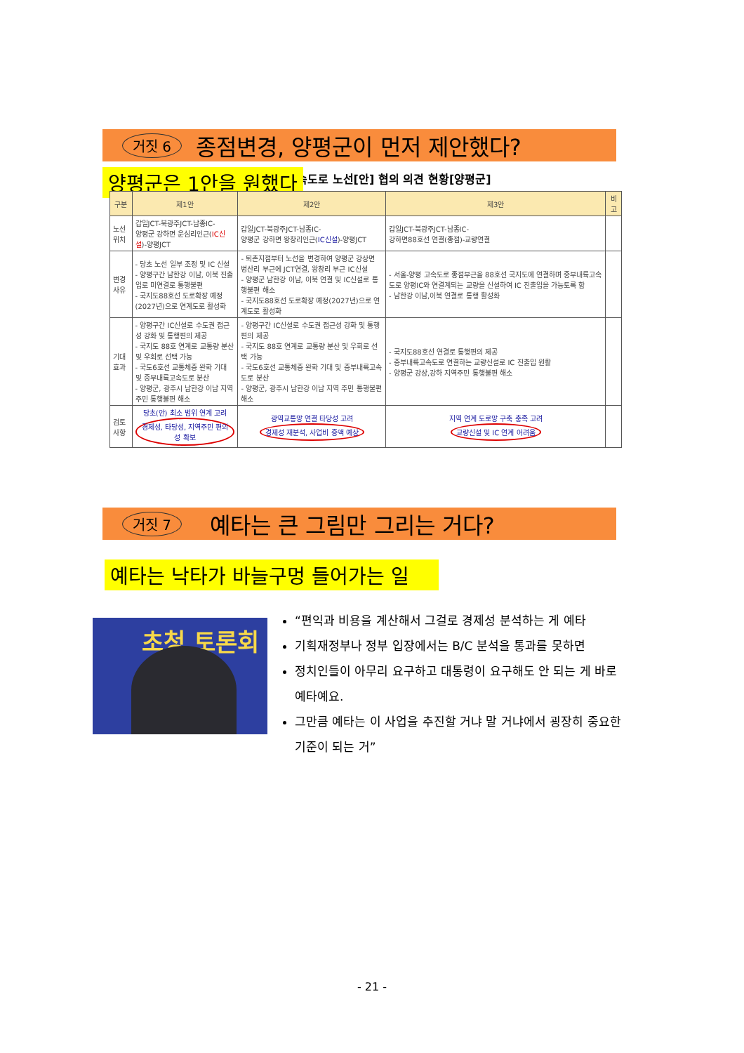거짓 6 종점변경, 양평군이 먼저 제안했다?
고속도로 노선[안] 협의 의견 현황[양평군]
양평군은 1안을 원했다
| 구분 | 제1안 | 제2안 | 제3안 | 비고 |
| --- | --- | --- | --- | --- |
| 노선위치 | 갑일JCT-북광주JCT-남종IC- 양평군 강하면 운심리인근( IC신설 )-양평JCT | 갑일JCT-북광주JCT-남종IC- 양평군 강하면 왕창리인근( IC신설 )-양평JCT | 갑일JCT-북광주JCT-남종IC- 강하면88호선 연결(종점)-교량연결 | |
| 변경사유 | - 당초 노선 일부 조정 및 IC 신설 - 양평구간 남한강 이남, 이북 진출입로 미연결로 통행불편 - 국지도88호선 도로확장 예정(2027년)으로 연계도로 활성화 | - 퇴촌지점부터 노선을 변경하여 양평군 강상면 병산리 부근에 JCT연결, 왕창리 부근 IC신설 - 양평군 남한강 이남, 이북 연결 및 IC신설로 통행불편 해소 - 국지도88호선 도로확장 예정(2027년)으로 연계도로 활성화 | - 서울-양평 고속도로 종점부근을 88호선 국지도에 연결하며 중부내륙고속도로 양평IC와 연결계되는 교량을 신설하여 IC 진출입을 가능토록 함 - 남한강 이남,이북 연결로 통행 활성화 | |
| 기대효과 | - 양평구간 IC신설로 수도권 접근성 강화 및 통행편의 제공 - 국지도 88호 연계로 교통량 분산 및 우회로 선택 가능 - 국도6호선 교통체증 완화 기대 및 중부내륙고속도로 분산 - 양평군, 광주시 남한강 이남 지역 주민 통행불편 해소 | - 양평구간 IC신설로 수도권 접근성 강화 및 통행편의 제공 - 국지도 88호 연계로 교통량 분산 및 우회로 선택 가능 - 국도6호선 교통체증 완화 기대 및 중부내륙고속도로 분산 - 양평군, 광주시 남한강 이남 지역 주민 통행불편 해소 | - 국지도88호선 연결로 통행편의 제공 - 중부내륙고속도로 연결하는 교량신설로 IC 진출입 원활 - 양평군 강상,강하 지역주민 통행불편 해소 | |
| 검토사항 | 당초(안) 최소 범위 연계 고려 경제성, 타당성, 지역주민 편의성 확보 | 광역교통망 연결 타당성 고려 경제성 재분석, 사업비 증액 예상 | 지역 연계 도로망 구축 충족 고려 교량신설 및 IC 연계 어려움 | |
거짓 7 예타는 큰 그림만 그리는 거다?
예타는 낙타가 바늘구멍 들어가는 일
초청 토론회
“편익과 비용을 계산해서 그걸로 경제성 분석하는 게 예타
기획재정부나 정부 입장에서는 B/C 분석을 통과를 못하면
정치인들이 아무리 요구하고 대통령이 요구해도 안 되는 게 바로 예타예요.
그만큼 예타는 이 사업을 추진할 거냐 말 거냐에서 굉장히 중요한 기준이 되는 거”
- 21 -